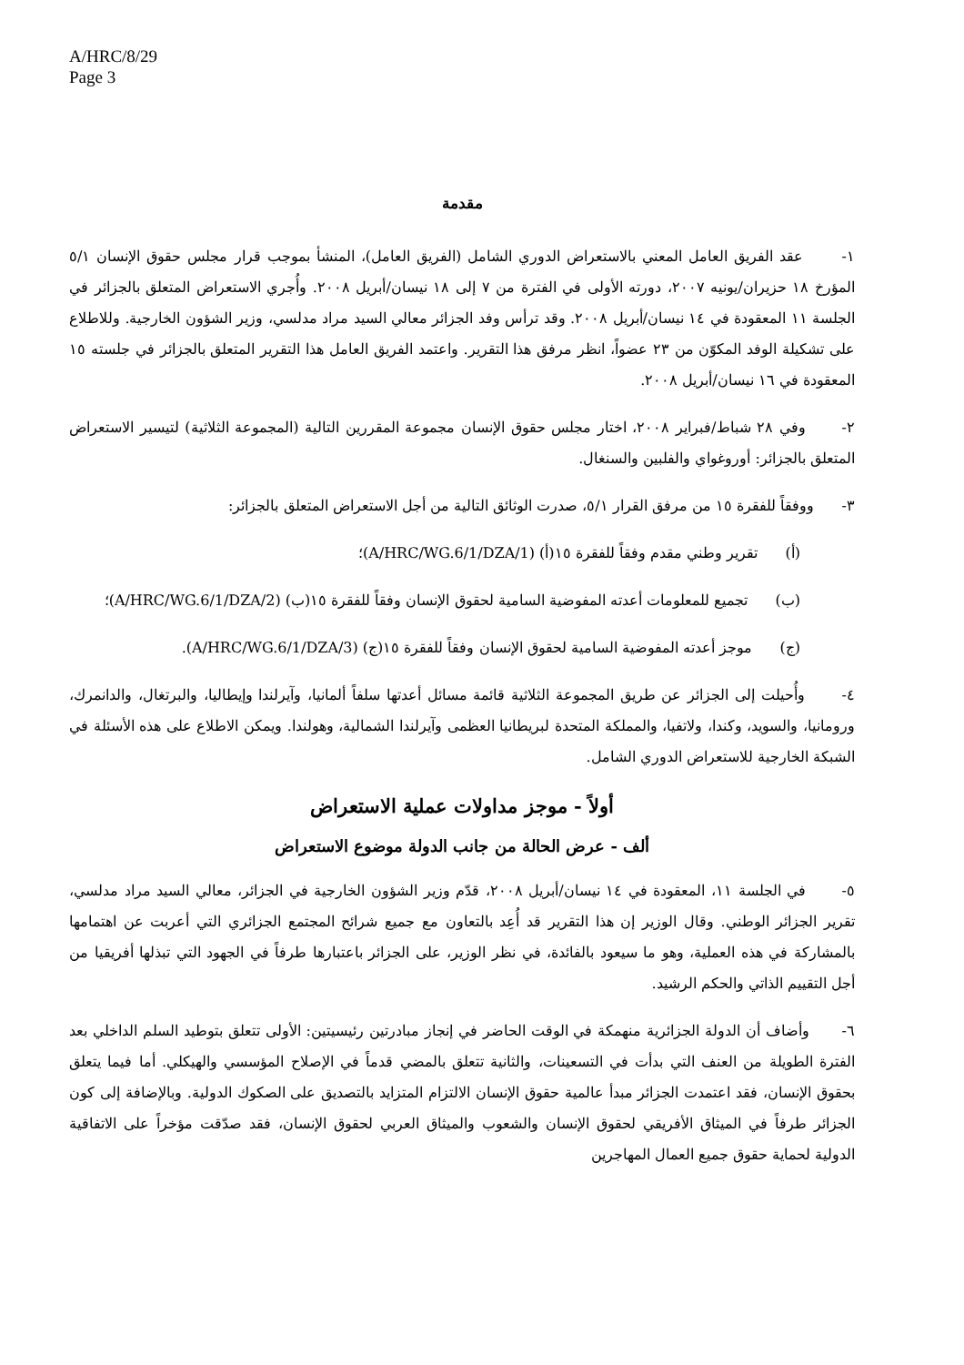A/HRC/8/29
Page 3
مقدمة
١- عقد الفريق العامل المعني بالاستعراض الدوري الشامل (الفريق العامل)، المنشأ بموجب قرار مجلس حقوق الإنسان ٥/١ المؤرخ ١٨ حزيران/يونيه ٢٠٠٧، دورته الأولى في الفترة من ٧ إلى ١٨ نيسان/أبريل ٢٠٠٨. وأُجري الاستعراض المتعلق بالجزائر في الجلسة ١١ المعقودة في ١٤ نيسان/أبريل ٢٠٠٨. وقد ترأس وفد الجزائر معالي السيد مراد مدلسي، وزير الشؤون الخارجية. وللاطلاع على تشكيلة الوفد المكوّن من ٢٣ عضواً، انظر مرفق هذا التقرير. واعتمد الفريق العامل هذا التقرير المتعلق بالجزائر في جلسته ١٥ المعقودة في ١٦ نيسان/أبريل ٢٠٠٨.
٢- وفي ٢٨ شباط/فبراير ٢٠٠٨، اختار مجلس حقوق الإنسان مجموعة المقررين التالية (المجموعة الثلاثية) لتيسير الاستعراض المتعلق بالجزائر: أوروغواي والفلبين والسنغال.
٣- ووفقاً للفقرة ١٥ من مرفق القرار ٥/١، صدرت الوثائق التالية من أجل الاستعراض المتعلق بالجزائر:
(أ) تقرير وطني مقدم وفقاً للفقرة ١٥(أ) (A/HRC/WG.6/1/DZA/1)؛
(ب) تجميع للمعلومات أعدته المفوضية السامية لحقوق الإنسان وفقاً للفقرة ١٥(ب) (A/HRC/WG.6/1/DZA/2)؛
(ج) موجز أعدته المفوضية السامية لحقوق الإنسان وفقاً للفقرة ١٥(ج) (A/HRC/WG.6/1/DZA/3).
٤- وأُحيلت إلى الجزائر عن طريق المجموعة الثلاثية قائمة مسائل أعدتها سلفاً ألمانيا، وآيرلندا وإيطاليا، والبرتغال، والدانمرك، ورومانيا، والسويد، وكندا، ولاتفيا، والمملكة المتحدة لبريطانيا العظمى وآيرلندا الشمالية، وهولندا. ويمكن الاطلاع على هذه الأسئلة في الشبكة الخارجية للاستعراض الدوري الشامل.
أولاً - موجز مداولات عملية الاستعراض
ألف - عرض الحالة من جانب الدولة موضوع الاستعراض
٥- في الجلسة ١١، المعقودة في ١٤ نيسان/أبريل ٢٠٠٨، قدّم وزير الشؤون الخارجية في الجزائر، معالي السيد مراد مدلسي، تقرير الجزائر الوطني. وقال الوزير إن هذا التقرير قد أُعِد بالتعاون مع جميع شرائح المجتمع الجزائري التي أعربت عن اهتمامها بالمشاركة في هذه العملية، وهو ما سيعود بالفائدة، في نظر الوزير، على الجزائر باعتبارها طرفاً في الجهود التي تبذلها أفريقيا من أجل التقييم الذاتي والحكم الرشيد.
٦- وأضاف أن الدولة الجزائرية منهمكة في الوقت الحاضر في إنجاز مبادرتين رئيسيتين: الأولى تتعلق بتوطيد السلم الداخلي بعد الفترة الطويلة من العنف التي بدأت في التسعينات، والثانية تتعلق بالمضي قدماً في الإصلاح المؤسسي والهيكلي. أما فيما يتعلق بحقوق الإنسان، فقد اعتمدت الجزائر مبدأ عالمية حقوق الإنسان الالتزام المتزايد بالتصديق على الصكوك الدولية. وبالإضافة إلى كون الجزائر طرفاً في الميثاق الأفريقي لحقوق الإنسان والشعوب والميثاق العربي لحقوق الإنسان، فقد صدّقت مؤخراً على الاتفاقية الدولية لحماية حقوق جميع العمال المهاجرين